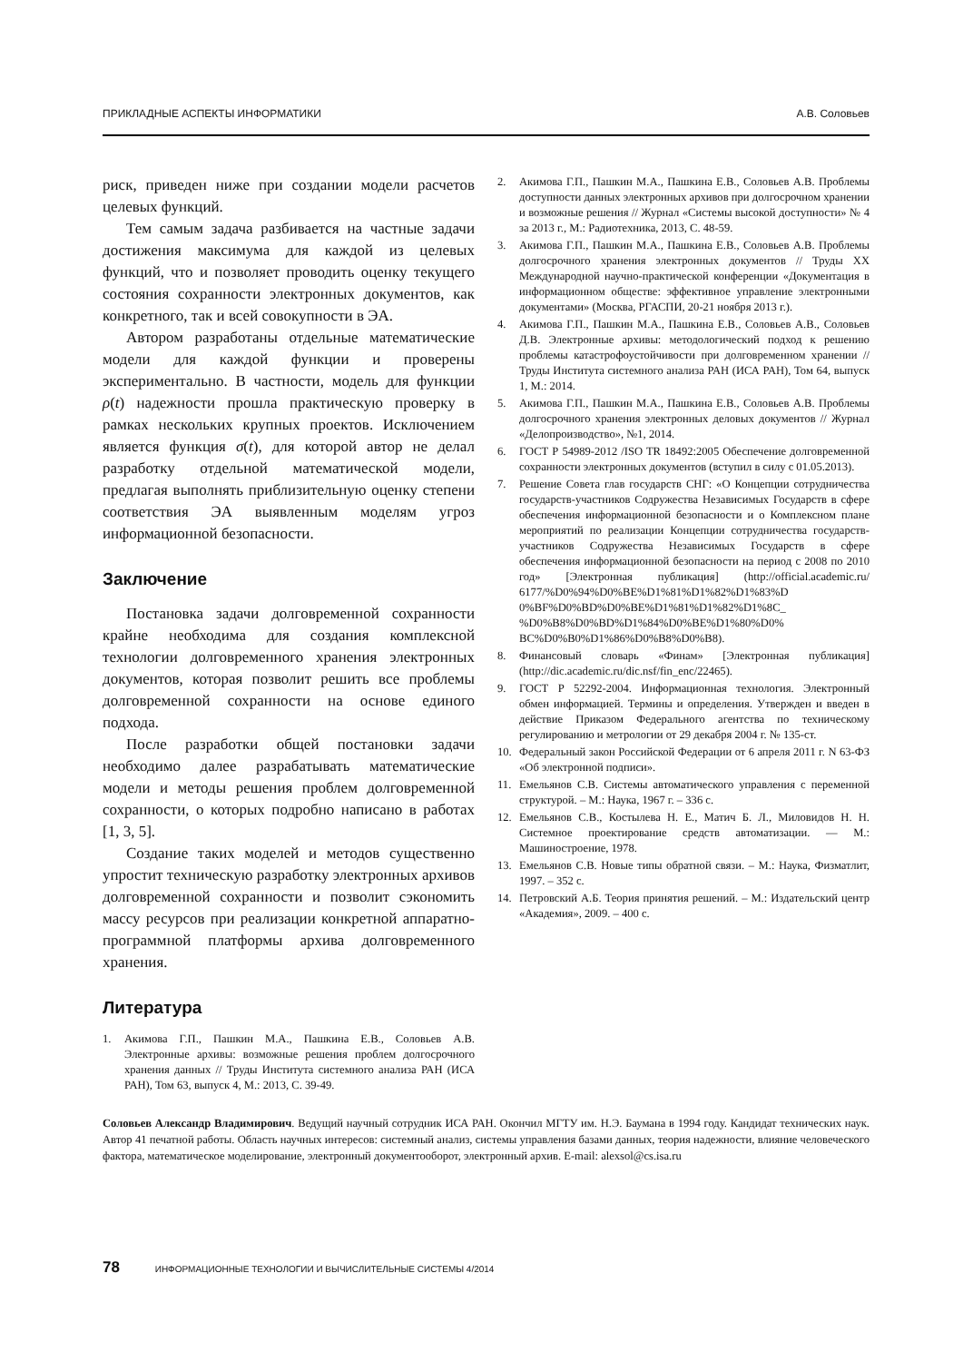ПРИКЛАДНЫЕ АСПЕКТЫ ИНФОРМАТИКИ А.В. Соловьев
риск, приведен ниже при создании модели расчетов целевых функций.
Тем самым задача разбивается на частные задачи достижения максимума для каждой из целевых функций, что и позволяет проводить оценку текущего состояния сохранности электронных документов, как конкретного, так и всей совокупности в ЭА.
Автором разработаны отдельные математические модели для каждой функции и проверены экспериментально. В частности, модель для функции ρ(t) надежности прошла практическую проверку в рамках нескольких крупных проектов. Исключением является функция σ(t), для которой автор не делал разработку отдельной математической модели, предлагая выполнять приблизительную оценку степени соответствия ЭА выявленным моделям угроз информационной безопасности.
Заключение
Постановка задачи долговременной сохранности крайне необходима для создания комплексной технологии долговременного хранения электронных документов, которая позволит решить все проблемы долговременной сохранности на основе единого подхода.
После разработки общей постановки задачи необходимо далее разрабатывать математические модели и методы решения проблем долговременной сохранности, о которых подробно написано в работах [1, 3, 5].
Создание таких моделей и методов существенно упростит техническую разработку электронных архивов долговременной сохранности и позволит сэкономить массу ресурсов при реализации конкретной аппаратно-программной платформы архива долговременного хранения.
Литература
1. Акимова Г.П., Пашкин М.А., Пашкина Е.В., Соловьев А.В. Электронные архивы: возможные решения проблем долгосрочного хранения данных // Труды Института системного анализа РАН (ИСА РАН), Том 63, выпуск 4, М.: 2013, С. 39-49.
2. Акимова Г.П., Пашкин М.А., Пашкина Е.В., Соловьев А.В. Проблемы доступности данных электронных архивов при долгосрочном хранении и возможные решения // Журнал «Системы высокой доступности» № 4 за 2013 г., М.: Радиотехника, 2013, С. 48-59.
3. Акимова Г.П., Пашкин М.А., Пашкина Е.В., Соловьев А.В. Проблемы долгосрочного хранения электронных документов // Труды XX Международной научно-практической конференции «Документация в информационном обществе: эффективное управление электронными документами» (Москва, РГАСПИ, 20-21 ноября 2013 г.).
4. Акимова Г.П., Пашкин М.А., Пашкина Е.В., Соловьев А.В., Соловьев Д.В. Электронные архивы: методологический подход к решению проблемы катастрофоустойчивости при долговременном хранении // Труды Института системного анализа РАН (ИСА РАН), Том 64, выпуск 1, М.: 2014.
5. Акимова Г.П., Пашкин М.А., Пашкина Е.В., Соловьев А.В. Проблемы долгосрочного хранения электронных деловых документов // Журнал «Делопроизводство», №1, 2014.
6. ГОСТ Р 54989-2012 /ISO TR 18492:2005 Обеспечение долговременной сохранности электронных документов (вступил в силу с 01.05.2013).
7. Решение Совета глав государств СНГ: «О Концепции сотрудничества государств-участников Содружества Независимых Государств в сфере обеспечения информационной безопасности и о Комплексном плане мероприятий по реализации Концепции сотрудничества государств-участников Содружества Независимых Государств в сфере обеспечения информационной безопасности на период с 2008 по 2010 год» [Электронная публикация] (http://official.academic.ru/ 6177/%D0%94%D0%BE%D1%81%D1%82%D1%83%D 0%BF%D0%BD%D0%BE%D1%81%D1%82%D1%8C_ %D0%B8%D0%BD%D1%84%D0%BE%D1%80%D0% BC%D0%B0%D1%86%D0%B8%D0%B8).
8. Финансовый словарь «Финам» [Электронная публикация] (http://dic.academic.ru/dic.nsf/fin_enc/22465).
9. ГОСТ Р 52292-2004. Информационная технология. Электронный обмен информацией. Термины и определения. Утвержден и введен в действие Приказом Федерального агентства по техническому регулированию и метрологии от 29 декабря 2004 г. № 135-ст.
10. Федеральный закон Российской Федерации от 6 апреля 2011 г. N 63-ФЗ «Об электронной подписи».
11. Емельянов С.В. Системы автоматического управления с переменной структурой. – М.: Наука, 1967 г. – 336 с.
12. Емельянов С.В., Костылева Н. Е., Матич Б. Л., Миловидов Н. Н. Системное проектирование средств автоматизации. — М.: Машиностроение, 1978.
13. Емельянов С.В. Новые типы обратной связи. – М.: Наука, Физматлит, 1997. – 352 с.
14. Петровский А.Б. Теория принятия решений. – М.: Издательский центр «Академия», 2009. – 400 с.
Соловьев Александр Владимирович. Ведущий научный сотрудник ИСА РАН. Окончил МГТУ им. Н.Э. Баумана в 1994 году. Кандидат технических наук. Автор 41 печатной работы. Область научных интересов: системный анализ, системы управления базами данных, теория надежности, влияние человеческого фактора, математическое моделирование, электронный документооборот, электронный архив. E-mail: alexsol@cs.isa.ru
78 ИНФОРМАЦИОННЫЕ ТЕХНОЛОГИИ И ВЫЧИСЛИТЕЛЬНЫЕ СИСТЕМЫ 4/2014